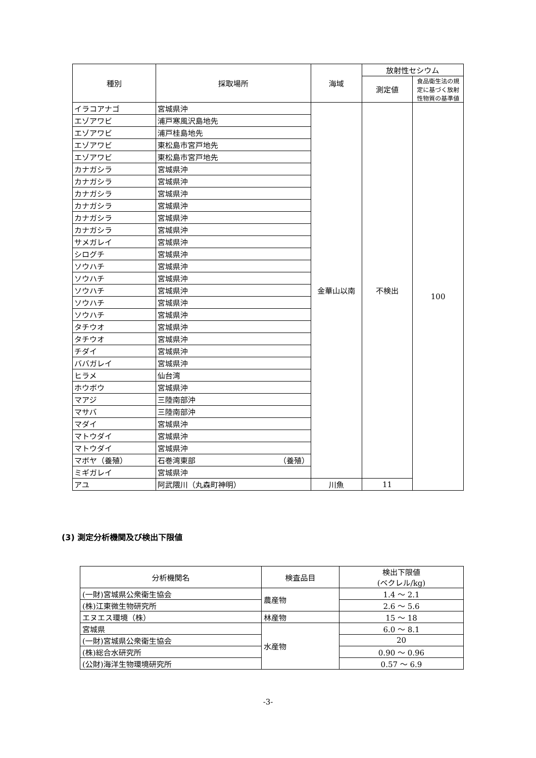| 種別 | 採取場所 | 海域 | 放射性セシウム | |
| --- | --- | --- | --- | --- |
| | | | 測定値 | 食品衛生法の規定に基づく放射性物質の基準値 |
| イラコアナゴ | 宮城県沖 | 金華山以南 | 不検出 | 100 |
| エゾアワビ | 浦戸寒風沢島地先 | | | |
| エゾアワビ | 浦戸桂島地先 | | | |
| エゾアワビ | 東松島市宮戸地先 | | | |
| エゾアワビ | 東松島市宮戸地先 | | | |
| カナガシラ | 宮城県沖 | | | |
| カナガシラ | 宮城県沖 | | | |
| カナガシラ | 宮城県沖 | | | |
| カナガシラ | 宮城県沖 | | | |
| カナガシラ | 宮城県沖 | | | |
| カナガシラ | 宮城県沖 | | | |
| サメガレイ | 宮城県沖 | | | |
| シログチ | 宮城県沖 | | | |
| ソウハチ | 宮城県沖 | | | |
| ソウハチ | 宮城県沖 | | | |
| ソウハチ | 宮城県沖 | | | |
| ソウハチ | 宮城県沖 | | | |
| ソウハチ | 宮城県沖 | | | |
| タチウオ | 宮城県沖 | | | |
| タチウオ | 宮城県沖 | | | |
| チダイ | 宮城県沖 | | | |
| ババガレイ | 宮城県沖 | | | |
| ヒラメ | 仙台湾 | | | |
| ホウボウ | 宮城県沖 | | | |
| マアジ | 三陸南部沖 | | | |
| マサバ | 三陸南部沖 | | | |
| マダイ | 宮城県沖 | | | |
| マトウダイ | 宮城県沖 | | | |
| マトウダイ | 宮城県沖 | | | |
| マボヤ（養殖） | 石巻湾東部 （養殖） | | | |
| ミギガレイ | 宮城県沖 | | | |
| アユ | 阿武隈川（丸森町神明） | 川魚 | 11 | |
(3) 測定分析機関及び検出下限値
| 分析機関名 | 検査品目 | 検出下限値 (ベクレル/kg) |
| --- | --- | --- |
| (一財)宮城県公衆衛生協会 | 農産物 | 1.4 〜 2.1 |
| (株)江東微生物研究所 | | 2.6 〜 5.6 |
| エヌエス環境（株） | 林産物 | 15 〜 18 |
| 宮城県 | 水産物 | 6.0 〜 8.1 |
| (一財)宮城県公衆衛生協会 | | 20 |
| (株)総合水研究所 | | 0.90 〜 0.96 |
| (公財)海洋生物環境研究所 | | 0.57 〜 6.9 |
-3-